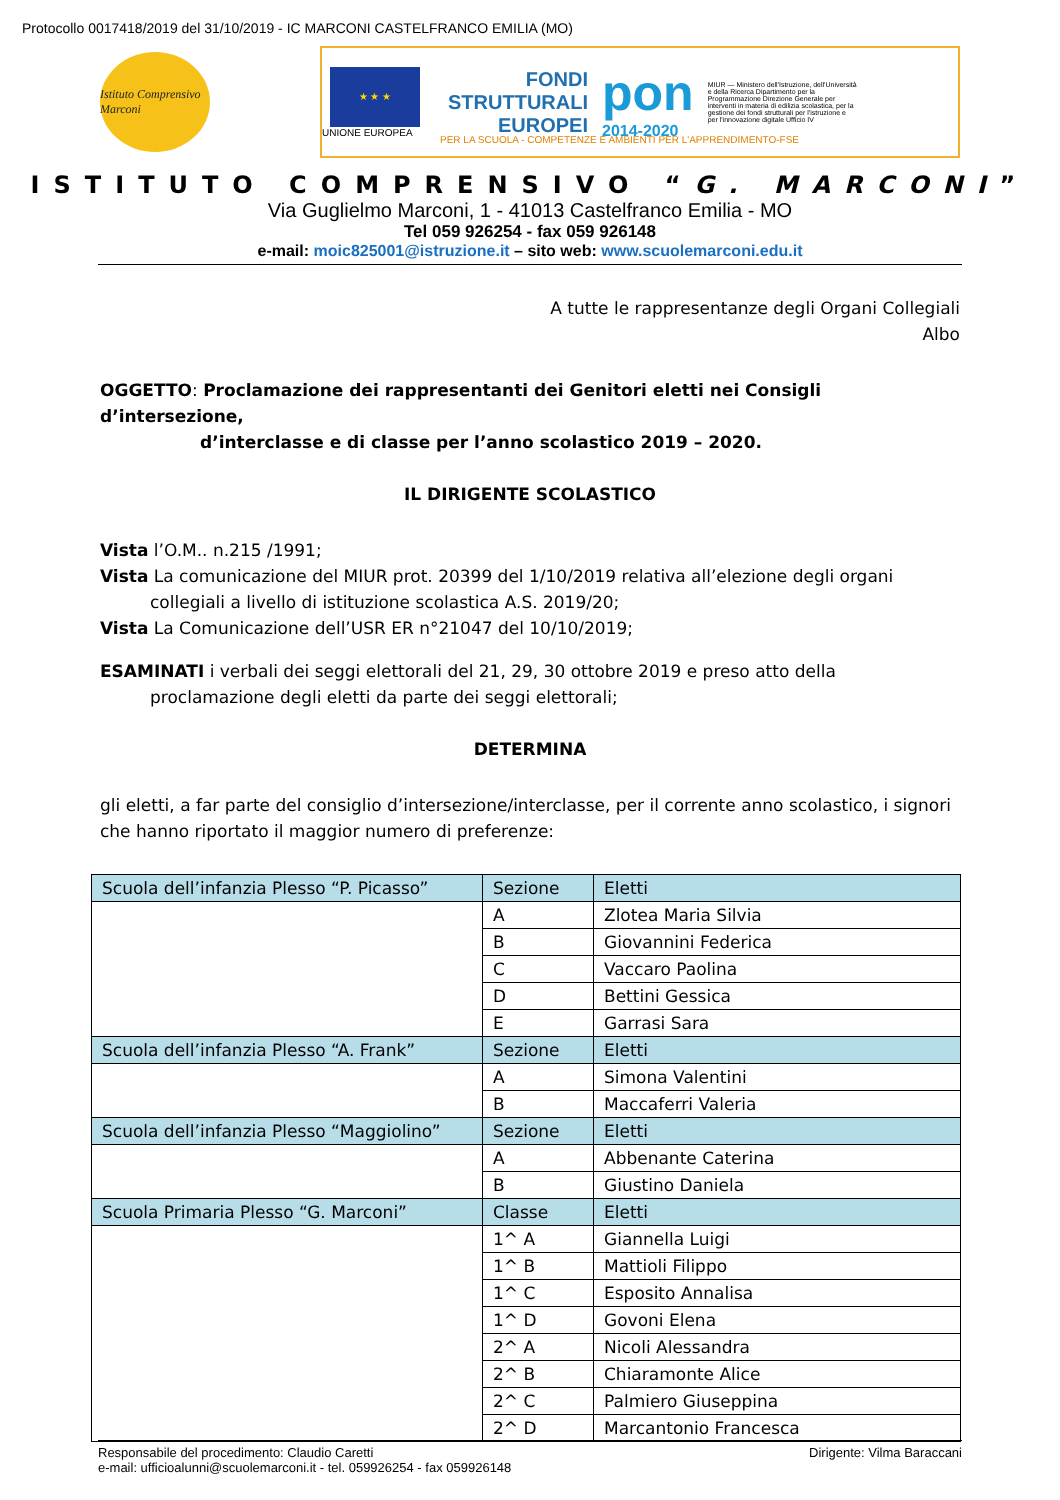Protocollo 0017418/2019 del 31/10/2019 - IC MARCONI CASTELFRANCO EMILIA (MO)
Istituto Comprensivo Marconi
★ ★ ★
UNIONE EUROPEA
FONDI
STRUTTURALI
EUROPEI
pon
2014-2020
MIUR — Ministero dell'Istruzione, dell'Università e della Ricerca Dipartimento per la Programmazione Direzione Generale per interventi in materia di edilizia scolastica, per la gestione dei fondi strutturali per l'istruzione e per l'innovazione digitale Ufficio IV
PER LA SCUOLA - COMPETENZE E AMBIENTI PER L'APPRENDIMENTO-FSE
ISTITUTO COMPRENSIVO “G. MARCONI”
Via Guglielmo Marconi, 1 - 41013 Castelfranco Emilia - MO
Tel 059 926254 - fax 059 926148
e-mail: moic825001@istruzione.it – sito web: www.scuolemarconi.edu.it
A tutte le rappresentanze degli Organi Collegiali
Albo
OGGETTO: Proclamazione dei rappresentanti dei Genitori eletti nei Consigli d’intersezione,
d’interclasse e di classe per l’anno scolastico 2019 – 2020.
IL DIRIGENTE SCOLASTICO
Vista l’O.M.. n.215 /1991;
Vista La comunicazione del MIUR prot. 20399 del 1/10/2019 relativa all’elezione degli organi
collegiali a livello di istituzione scolastica A.S. 2019/20;
Vista La Comunicazione dell’USR ER n°21047 del 10/10/2019;
ESAMINATI i verbali dei seggi elettorali del 21, 29, 30 ottobre 2019 e preso atto della
proclamazione degli eletti da parte dei seggi elettorali;
DETERMINA
gli eletti, a far parte del consiglio d’intersezione/interclasse, per il corrente anno scolastico, i signori che hanno riportato il maggior numero di preferenze:
| Scuola dell’infanzia Plesso “P. Picasso” | Sezione | Eletti |
| | A | Zlotea Maria Silvia |
| | B | Giovannini Federica |
| | C | Vaccaro Paolina |
| | D | Bettini Gessica |
| | E | Garrasi Sara |
| Scuola dell’infanzia Plesso “A. Frank” | Sezione | Eletti |
| | A | Simona Valentini |
| | B | Maccaferri Valeria |
| Scuola dell’infanzia Plesso “Maggiolino” | Sezione | Eletti |
| | A | Abbenante Caterina |
| | B | Giustino Daniela |
| Scuola Primaria Plesso “G. Marconi” | Classe | Eletti |
| | 1^ A | Giannella Luigi |
| | 1^ B | Mattioli Filippo |
| | 1^ C | Esposito Annalisa |
| | 1^ D | Govoni Elena |
| | 2^ A | Nicoli Alessandra |
| | 2^ B | Chiaramonte Alice |
| | 2^ C | Palmiero Giuseppina |
| | 2^ D | Marcantonio Francesca |
Responsabile del procedimento: Claudio Caretti Dirigente: Vilma Baraccani
e-mail: ufficioalunni@scuolemarconi.it - tel. 059926254 - fax 059926148